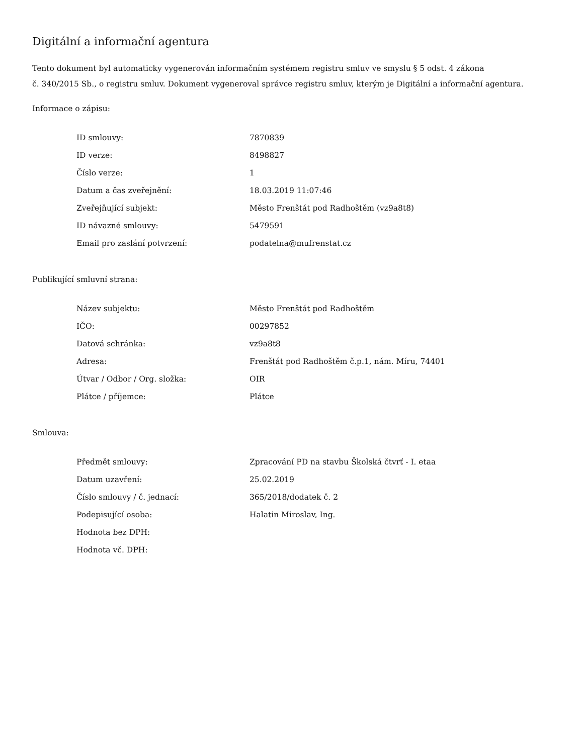Digitální a informační agentura
Tento dokument byl automaticky vygenerován informačním systémem registru smluv ve smyslu § 5 odst. 4 zákona
č. 340/2015 Sb., o registru smluv. Dokument vygeneroval správce registru smluv, kterým je Digitální a informační agentura.
Informace o zápisu:
| ID smlouvy: | 7870839 |
| ID verze: | 8498827 |
| Číslo verze: | 1 |
| Datum a čas zveřejnění: | 18.03.2019 11:07:46 |
| Zveřejňující subjekt: | Město Frenštát pod Radhoštěm (vz9a8t8) |
| ID návazné smlouvy: | 5479591 |
| Email pro zaslání potvrzení: | podatelna@mufrenstat.cz |
Publikující smluvní strana:
| Název subjektu: | Město Frenštát pod Radhoštěm |
| IČO: | 00297852 |
| Datová schránka: | vz9a8t8 |
| Adresa: | Frenštát pod Radhoštěm č.p.1, nám. Míru, 74401 |
| Útvar / Odbor / Org. složka: | OIR |
| Plátce / příjemce: | Plátce |
Smlouva:
| Předmět smlouvy: | Zpracování PD na stavbu Školská čtvrť - I. etaa |
| Datum uzavření: | 25.02.2019 |
| Číslo smlouvy / č. jednací: | 365/2018/dodatek č. 2 |
| Podepisující osoba: | Halatin Miroslav, Ing. |
| Hodnota bez DPH: | |
| Hodnota vč. DPH: | |